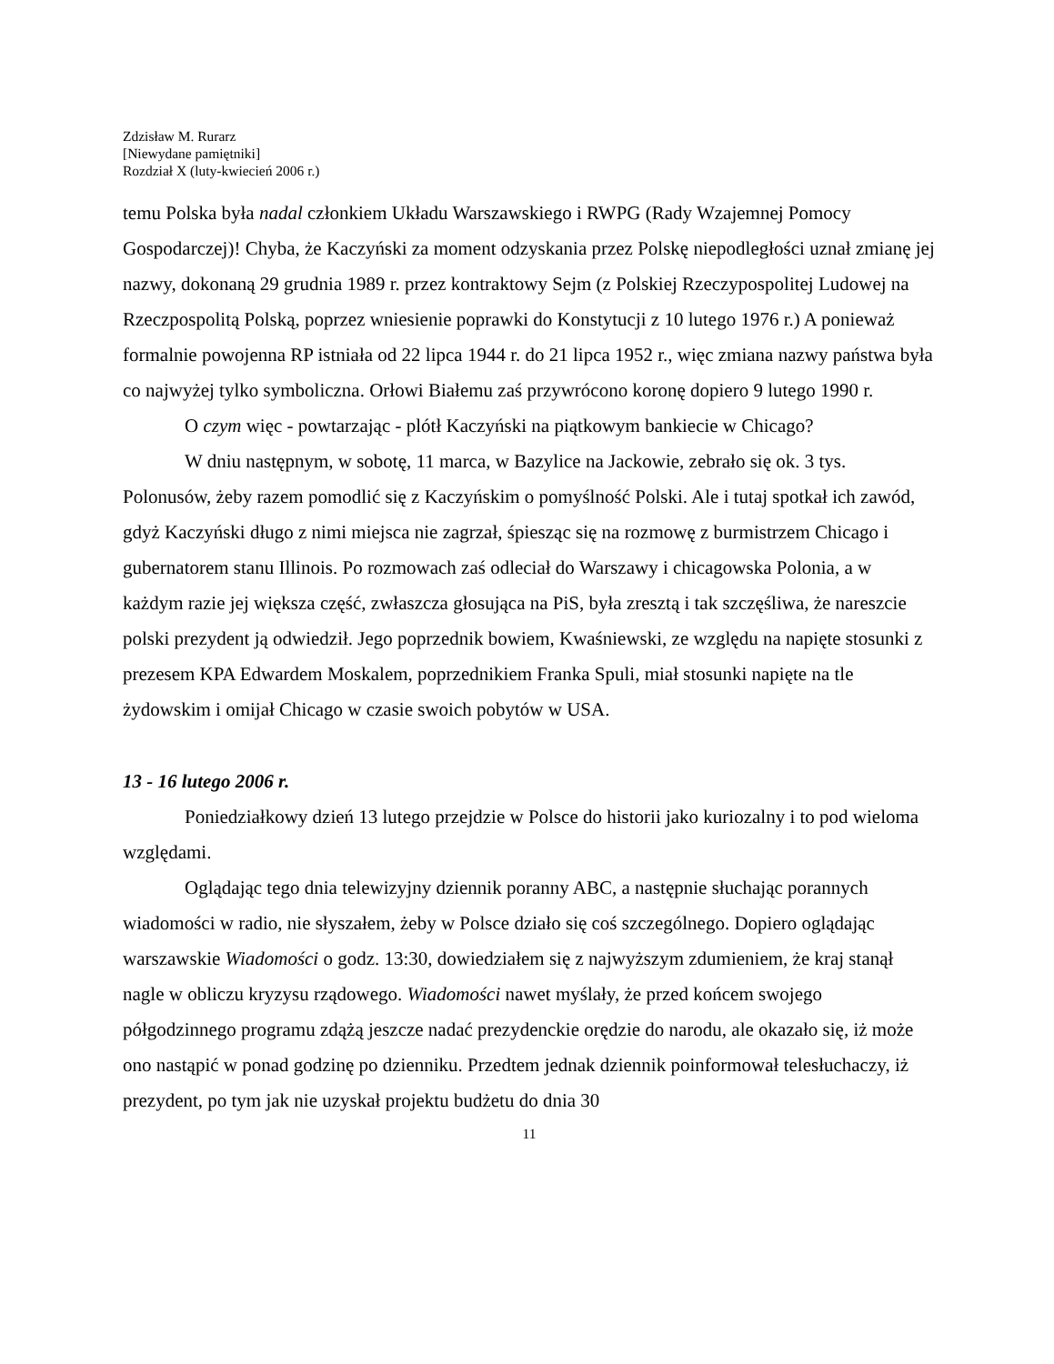Zdzisław M. Rurarz
[Niewydane pamiętniki]
Rozdział X (luty-kwiecień 2006 r.)
temu Polska była nadal członkiem Układu Warszawskiego i RWPG (Rady Wzajemnej Pomocy Gospodarczej)! Chyba, że Kaczyński za moment odzyskania przez Polskę niepodległości uznał zmianę jej nazwy, dokonaną 29 grudnia 1989 r. przez kontraktowy Sejm (z Polskiej Rzeczypospolitej Ludowej na Rzeczpospolitą Polską, poprzez wniesienie poprawki do Konstytucji z 10 lutego 1976 r.) A ponieważ formalnie powojenna RP istniała od 22 lipca 1944 r. do 21 lipca 1952 r., więc zmiana nazwy państwa była co najwyżej tylko symboliczna. Orłowi Białemu zaś przywrócono koronę dopiero 9 lutego 1990 r.
O czym więc - powtarzając - plótł Kaczyński na piątkowym bankiecie w Chicago?
W dniu następnym, w sobotę, 11 marca, w Bazylice na Jackowie, zebrało się ok. 3 tys. Polonusów, żeby razem pomodlić się z Kaczyńskim o pomyślność Polski. Ale i tutaj spotkał ich zawód, gdyż Kaczyński długo z nimi miejsca nie zagrzał, śpiesząc się na rozmowę z burmistrzem Chicago i gubernatorem stanu Illinois. Po rozmowach zaś odleciał do Warszawy i chicagowska Polonia, a w każdym razie jej większa część, zwłaszcza głosująca na PiS, była zresztą i tak szczęśliwa, że nareszcie polski prezydent ją odwiedził. Jego poprzednik bowiem, Kwaśniewski, ze względu na napięte stosunki z prezesem KPA Edwardem Moskalem, poprzednikiem Franka Spuli, miał stosunki napięte na tle żydowskim i omijał Chicago w czasie swoich pobytów w USA.
13 - 16 lutego 2006 r.
Poniedziałkowy dzień 13 lutego przejdzie w Polsce do historii jako kuriozalny i to pod wieloma względami.
Oglądając tego dnia telewizyjny dziennik poranny ABC, a następnie słuchając porannych wiadomości w radio, nie słyszałem, żeby w Polsce działo się coś szczególnego. Dopiero oglądając warszawskie Wiadomości o godz. 13:30, dowiedziałem się z najwyższym zdumieniem, że kraj stanął nagle w obliczu kryzysu rządowego. Wiadomości nawet myślały, że przed końcem swojego półgodzinnego programu zdążą jeszcze nadać prezydenckie orędzie do narodu, ale okazało się, iż może ono nastąpić w ponad godzinę po dzienniku. Przedtem jednak dziennik poinformował telesłuchaczy, iż prezydent, po tym jak nie uzyskał projektu budżetu do dnia 30
11